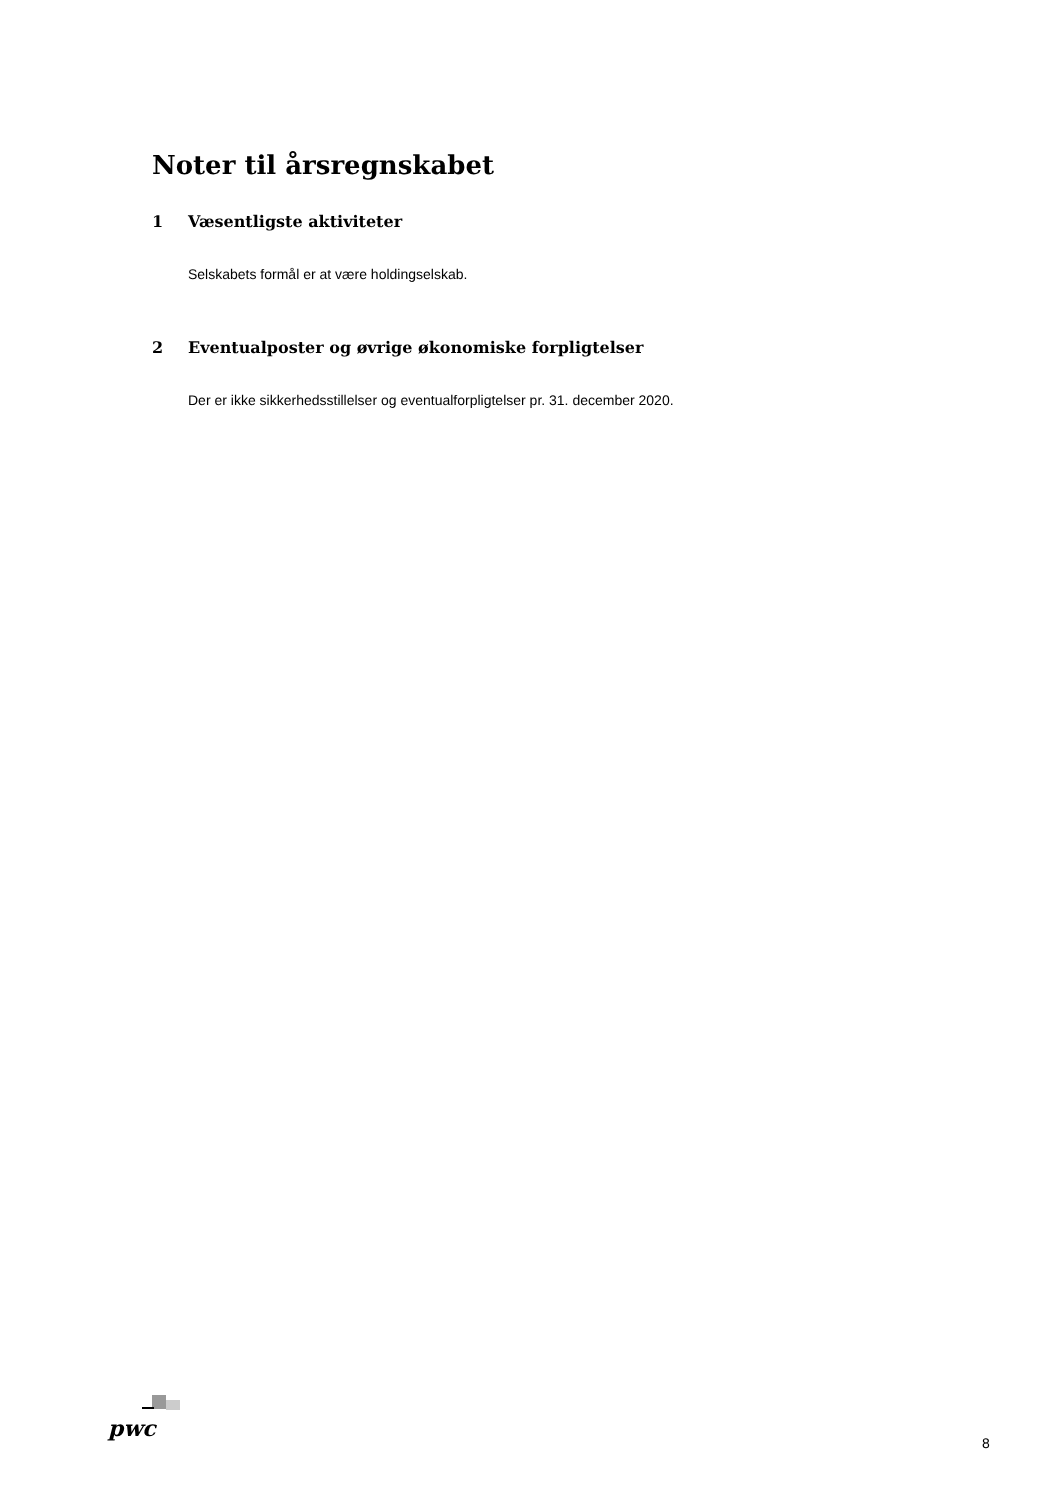Noter til årsregnskabet
1 Væsentligste aktiviteter
Selskabets formål er at være holdingselskab.
2 Eventualposter og øvrige økonomiske forpligtelser
Der er ikke sikkerhedsstillelser og eventualforpligtelser pr. 31. december 2020.
pwc
8